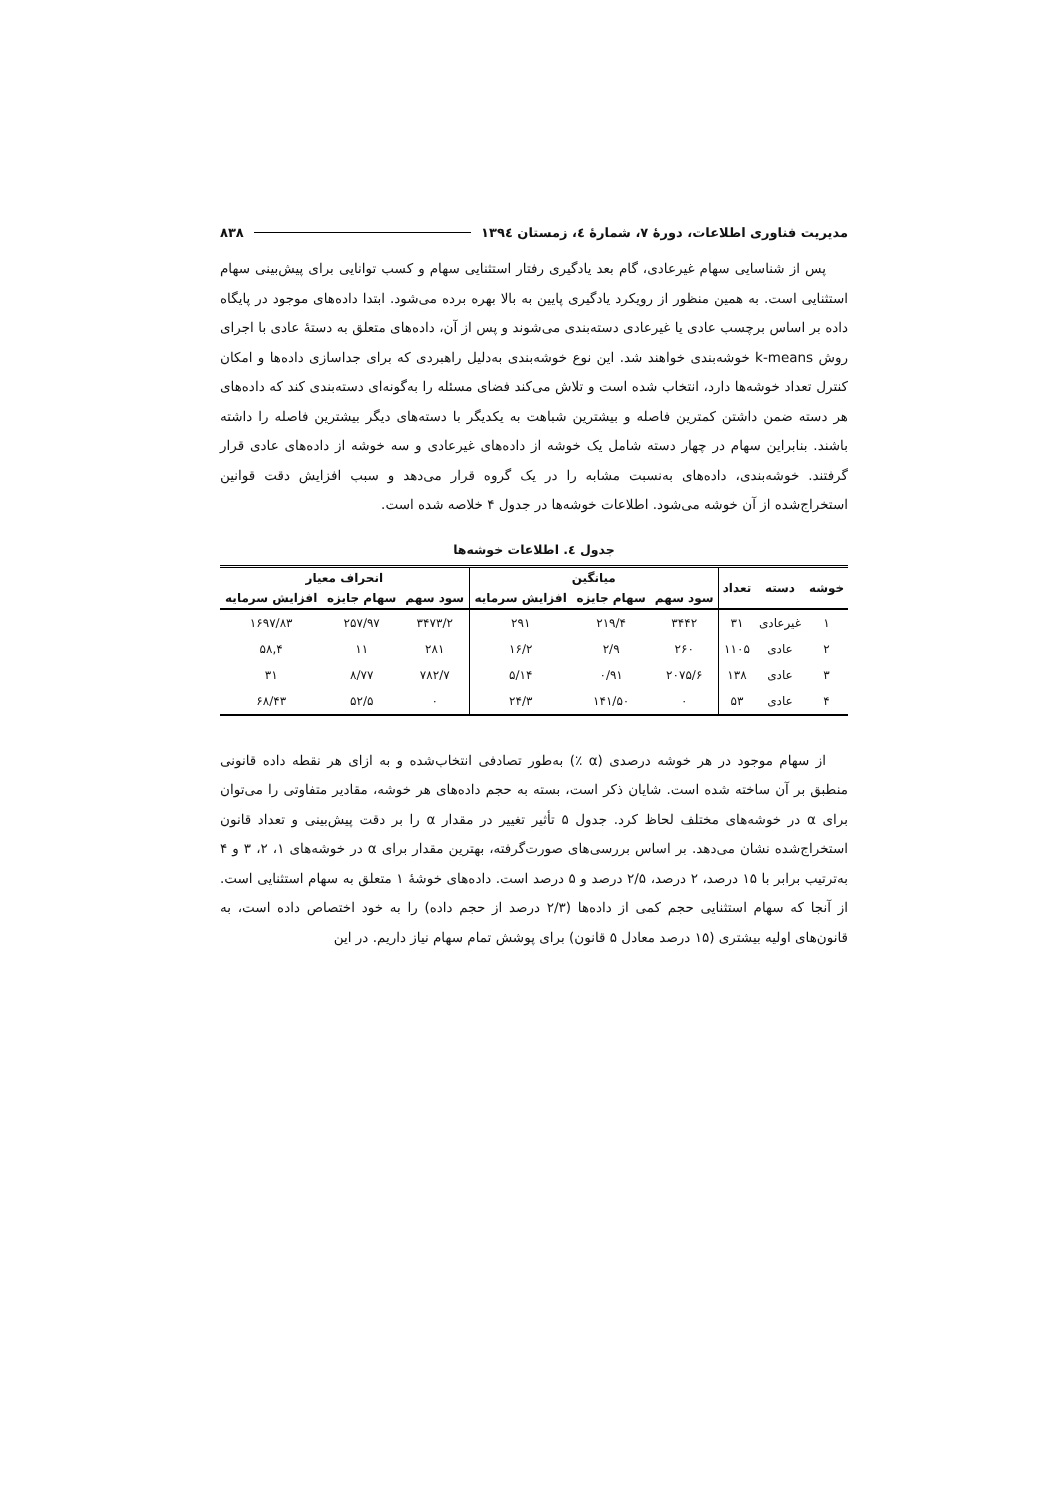مدیریت فناوری اطلاعات، دورهٔ ۷، شمارهٔ ٤، زمستان ١٣٩٤ ۸۳۸
پس از شناسایی سهام غیرعادی، گام بعد یادگیری رفتار استثنایی سهام و کسب توانایی برای پیش‌بینی سهام استثنایی است. به همین منظور از رویکرد یادگیری پایین به بالا بهره برده می‌شود. ابتدا داده‌های موجود در پایگاه داده بر اساس برچسب عادی یا غیرعادی دسته‌بندی می‌شوند و پس از آن، داده‌های متعلق به دستهٔ عادی با اجرای روش k-means خوشه‌بندی خواهند شد. این نوع خوشه‌بندی به‌دلیل راهبردی که برای جداسازی داده‌ها و امکان کنترل تعداد خوشه‌ها دارد، انتخاب شده است و تلاش می‌کند فضای مسئله را به‌گونه‌ای دسته‌بندی کند که داده‌های هر دسته ضمن داشتن کمترین فاصله و بیشترین شباهت به یکدیگر با دسته‌های دیگر بیشترین فاصله را داشته باشند. بنابراین سهام در چهار دسته شامل یک خوشه از داده‌های غیرعادی و سه خوشه از داده‌های عادی قرار گرفتند. خوشه‌بندی، داده‌های به‌نسبت مشابه را در یک گروه قرار می‌دهد و سبب افزایش دقت قوانین استخراج‌شده از آن خوشه می‌شود. اطلاعات خوشه‌ها در جدول ۴ خلاصه شده است.
جدول ٤. اطلاعات خوشه‌ها
| خوشه | دسته | تعداد | میانگین | | | انحراف معیار | | |
| --- | --- | --- | --- | --- | --- | --- | --- | --- |
| | | | سود سهم | سهام جایزه | افزایش سرمایه | سود سهم | سهام جایزه | افزایش سرمایه |
| ۱ | غیرعادی | ۳۱ | ۳۴۴۲ | ۲۱۹/۴ | ۲۹۱ | ۳۴۷۳/۲ | ۲۵۷/۹۷ | ۱۶۹۷/۸۳ |
| ۲ | عادی | ۱۱۰۵ | ۲۶۰ | ۲/۹ | ۱۶/۲ | ۲۸۱ | ۱۱ | ۵۸,۴ |
| ۳ | عادی | ۱۳۸ | ۲۰۷۵/۶ | ۰/۹۱ | ۵/۱۴ | ۷۸۲/۷ | ۸/۷۷ | ۳۱ |
| ۴ | عادی | ۵۳ | ۰ | ۱۴۱/۵۰ | ۲۴/۳ | ۰ | ۵۲/۵ | ۶۸/۴۳ |
از سهام موجود در هر خوشه درصدی (α ٪) به‌طور تصادفی انتخاب‌شده و به ازای هر نقطه داده قانونی منطبق بر آن ساخته شده است. شایان ذکر است، بسته به حجم داده‌های هر خوشه، مقادیر متفاوتی را می‌توان برای α در خوشه‌های مختلف لحاظ کرد. جدول ۵ تأثیر تغییر در مقدار α را بر دقت پیش‌بینی و تعداد قانون استخراج‌شده نشان می‌دهد. بر اساس بررسی‌های صورت‌گرفته، بهترین مقدار برای α در خوشه‌های ۱، ۲، ۳ و ۴ به‌ترتیب برابر با ۱۵ درصد، ۲ درصد، ۲/۵ درصد و ۵ درصد است. داده‌های خوشهٔ ۱ متعلق به سهام استثنایی است. از آنجا که سهام استثنایی حجم کمی از داده‌ها (۲/۳ درصد از حجم داده) را به خود اختصاص داده است، به قانون‌های اولیه بیشتری (۱۵ درصد معادل ۵ قانون) برای پوشش تمام سهام نیاز داریم. در این